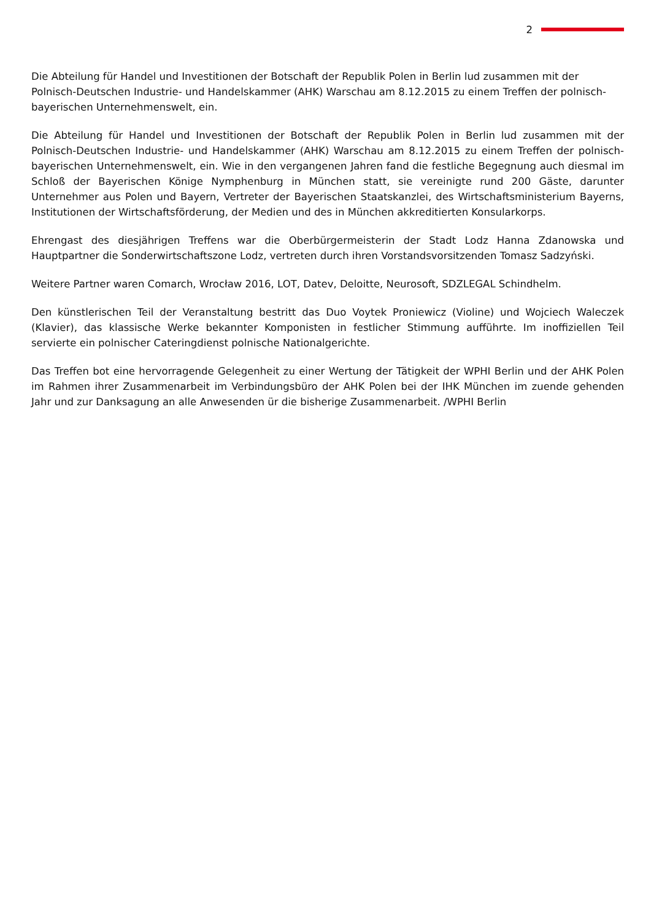2
Die Abteilung für Handel und Investitionen der Botschaft der Republik Polen in Berlin lud zusammen mit der Polnisch-Deutschen Industrie- und Handelskammer (AHK) Warschau am 8.12.2015 zu einem Treffen der polnisch-bayerischen Unternehmenswelt, ein.
Die Abteilung für Handel und Investitionen der Botschaft der Republik Polen in Berlin lud zusammen mit der Polnisch-Deutschen Industrie- und Handelskammer (AHK) Warschau am 8.12.2015 zu einem Treffen der polnisch-bayerischen Unternehmenswelt, ein. Wie in den vergangenen Jahren fand die festliche Begegnung auch diesmal im Schloß der Bayerischen Könige Nymphenburg in München statt, sie vereinigte rund 200 Gäste, darunter Unternehmer aus Polen und Bayern, Vertreter der Bayerischen Staatskanzlei, des Wirtschaftsministerium Bayerns, Institutionen der Wirtschaftsförderung, der Medien und des in München akkreditierten Konsularkorps.
Ehrengast des diesjährigen Treffens war die Oberbürgermeisterin der Stadt Lodz Hanna Zdanowska und Hauptpartner die Sonderwirtschaftszone Lodz, vertreten durch ihren Vorstandsvorsitzenden Tomasz Sadzyński.
Weitere Partner waren Comarch, Wrocław 2016, LOT, Datev, Deloitte, Neurosoft, SDZLEGAL Schindhelm.
Den künstlerischen Teil der Veranstaltung bestritt das Duo Voytek Proniewicz (Violine) und Wojciech Waleczek (Klavier), das klassische Werke bekannter Komponisten in festlicher Stimmung aufführte. Im inoffiziellen Teil servierte ein polnischer Cateringdienst polnische Nationalgerichte.
Das Treffen bot eine hervorragende Gelegenheit zu einer Wertung der Tätigkeit der WPHI Berlin und der AHK Polen im Rahmen ihrer Zusammenarbeit im Verbindungsbüro der AHK Polen bei der IHK München im zuende gehenden Jahr und zur Danksagung an alle Anwesenden ür die bisherige Zusammenarbeit. /WPHI Berlin